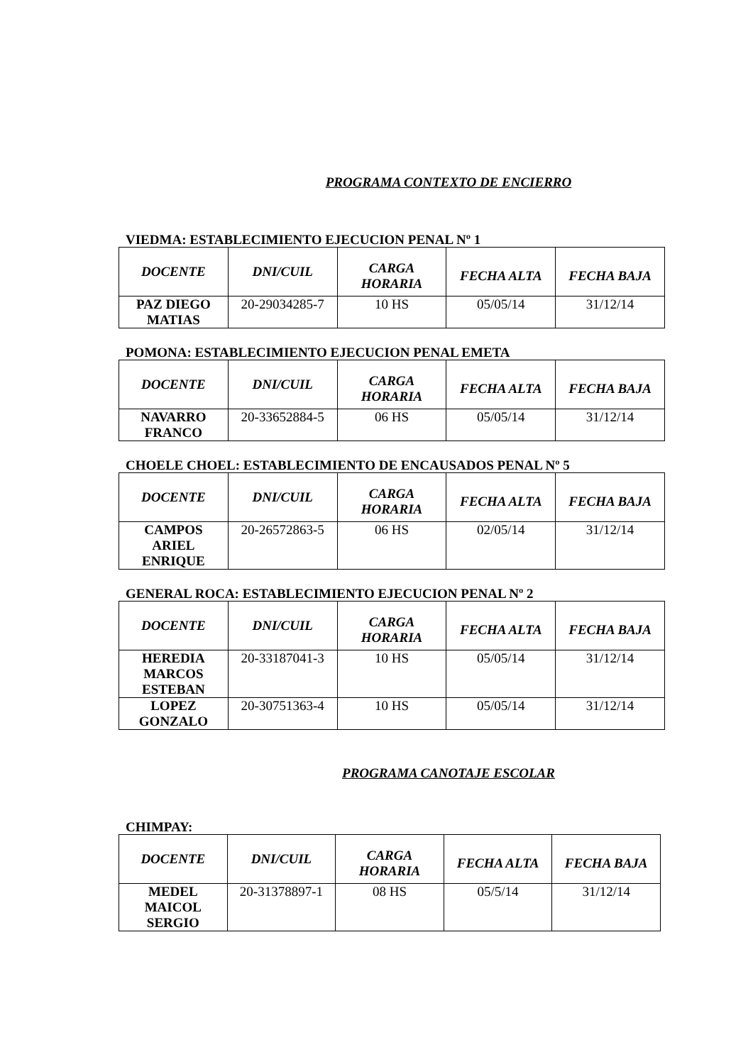PROGRAMA CONTEXTO DE ENCIERRO
VIEDMA: ESTABLECIMIENTO EJECUCION PENAL Nº 1
| DOCENTE | DNI/CUIL | CARGA HORARIA | FECHA ALTA | FECHA BAJA |
| --- | --- | --- | --- | --- |
| PAZ DIEGO MATIAS | 20-29034285-7 | 10 HS | 05/05/14 | 31/12/14 |
POMONA: ESTABLECIMIENTO EJECUCION PENAL EMETA
| DOCENTE | DNI/CUIL | CARGA HORARIA | FECHA ALTA | FECHA BAJA |
| --- | --- | --- | --- | --- |
| NAVARRO FRANCO | 20-33652884-5 | 06 HS | 05/05/14 | 31/12/14 |
CHOELE CHOEL: ESTABLECIMIENTO DE ENCAUSADOS PENAL Nº 5
| DOCENTE | DNI/CUIL | CARGA HORARIA | FECHA ALTA | FECHA BAJA |
| --- | --- | --- | --- | --- |
| CAMPOS ARIEL ENRIQUE | 20-26572863-5 | 06 HS | 02/05/14 | 31/12/14 |
GENERAL ROCA: ESTABLECIMIENTO EJECUCION PENAL Nº 2
| DOCENTE | DNI/CUIL | CARGA HORARIA | FECHA ALTA | FECHA BAJA |
| --- | --- | --- | --- | --- |
| HEREDIA MARCOS ESTEBAN | 20-33187041-3 | 10 HS | 05/05/14 | 31/12/14 |
| LOPEZ GONZALO | 20-30751363-4 | 10 HS | 05/05/14 | 31/12/14 |
PROGRAMA CANOTAJE ESCOLAR
CHIMPAY:
| DOCENTE | DNI/CUIL | CARGA HORARIA | FECHA ALTA | FECHA BAJA |
| --- | --- | --- | --- | --- |
| MEDEL MAICOL SERGIO | 20-31378897-1 | 08 HS | 05/5/14 | 31/12/14 |